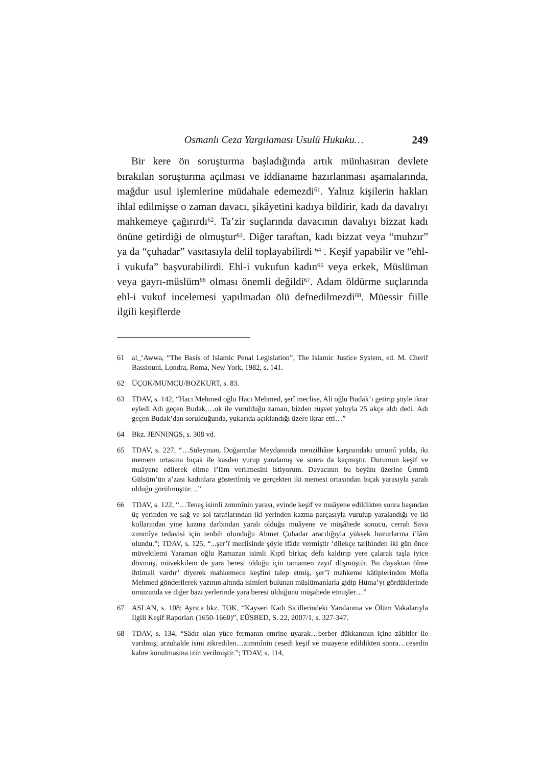Osmanlı Ceza Yargılaması Usulü Hukuku… 249
Bir kere ön soruşturma başladığında artık münhasıran devlete bırakılan soruşturma açılması ve iddianame hazırlanması aşamalarında, mağdur usul işlemlerine müdahale edemezdi<sup>61</sup>. Yalnız kişilerin hakları ihlal edilmişse o zaman davacı, şikâyetini kadıya bildirir, kadı da davalıyı mahkemeye çağırırdı<sup>62</sup>. Ta’zir suçlarında davacının davalıyı bizzat kadı önüne getirdiği de olmuştur<sup>63</sup>. Diğer taraftan, kadı bizzat veya “muhzır” ya da “çuhadar” vasıtasıyla delil toplayabilirdi <sup>64</sup> . Keşif yapabilir ve “ehl-i vukufa” başvurabilirdi. Ehl-i vukufun kadın<sup>65</sup> veya erkek, Müslüman veya gayrı-müslüm<sup>66</sup> olması önemli değildi<sup>67</sup>. Adam öldürme suçlarında ehl-i vukuf incelemesi yapılmadan ölü defnedilmezdi<sup>68</sup>. Müessir fiille ilgili keşiflerde
61 al_‘Awwa, “The Basis of Islamic Penal Legislation”, The Islamic Justice System, ed. M. Cherif Bassiouni, Londra, Roma, New York, 1982, s. 141.
62 ÜÇOK/MUMCU/BOZKURT, s. 83.
63 TDAV, s. 142, “Hacı Mehmed oğlu Hacı Mehmed, şerî meclise, Ali oğlu Budak’ı getirip şöyle ikrar eyledi Adı geçen Budak,…ok ile vurulduğu zaman, bizden rüşvet yoluyla 25 akçe aldı dedi. Adı geçen Budak’dan sorulduğunda, yukarıda açıklandığı üzere ikrar etti…”
64 Bkz. JENNINGS, s. 308 vd.
65 TDAV, s. 227, “…Süleyman, Doğancılar Meydanında menzilhâne karşısındaki umumî yolda, iki memem ortasına bıçak ile kasden vurup yaralamış ve sonra da kaçmıştır. Durumun keşif ve muâyene edilerek elime i’lâm verilmesini istiyorum. Davacının bu beyânı üzerine Ümmü Gülsüm’ün a’zası kadınlara gösterilmiş ve gerçekten iki memesi ortasından bıçak yarasıyla yaralı olduğu görülmüştür…”
66 TDAV, s. 122, “…Tenaş isimli zımmînin yarası, evinde keşif ve muâyene edildikten sonra başından üç yerinden ve sağ ve sol taraflarından iki yerinden kazma parçasıyla vurulup yaralandığı ve iki kollarından yine kazma darbından yaralı olduğu muâyene ve müşâhede sonucu, cerrah Sava zımmîye tedavisi için tenbih olunduğu Ahmet Çuhadar aracılığıyla yüksek huzurlarına i’lâm olundu.”; TDAV, s. 125, “...şer’î meclisinde şöyle ifâde vermiştir ‘dilekçe tarihinden iki gün önce müvekilemi Yaraman oğlu Ramazan isimli Kıptî birkaç defa kaldırıp yere çalarak taşla iyice dövmüş, müvekkilem de yara beresi olduğu için tamamen zayıf düşmüştür. Bu dayaktan ölme ihtimali vardır’ diyerek mahkemece keşfini talep etmiş, şer’î mahkeme kâtiplerinden Molla Mehmed gönderilerek yazının altında isimleri bulunan müslümanlarla gidip Hüma’yı gördüklerinde omuzunda ve diğer bazı yerlerinde yara beresi olduğunu müşahede etmişler…”
67 ASLAN, s. 108; Ayrıca bkz. TOK, “Kayseri Kadı Sicillerindeki Yaralanma ve Ölüm Vakalarıyla İlgili Keşif Raporları (1650-1660)”, EÜSBED, S. 22, 2007/1, s. 327-347.
68 TDAV, s. 134, “Sâdır olan yüce fermanın emrine uyarak…berber dükkanının içine zâbitler ile varılmış; arzuhalde ismi zikredilen…zımmînin cesedi keşif ve muayene edildikten sonra…cesedin kabre konulmasına izin verilmiştir.”; TDAV, s. 114,